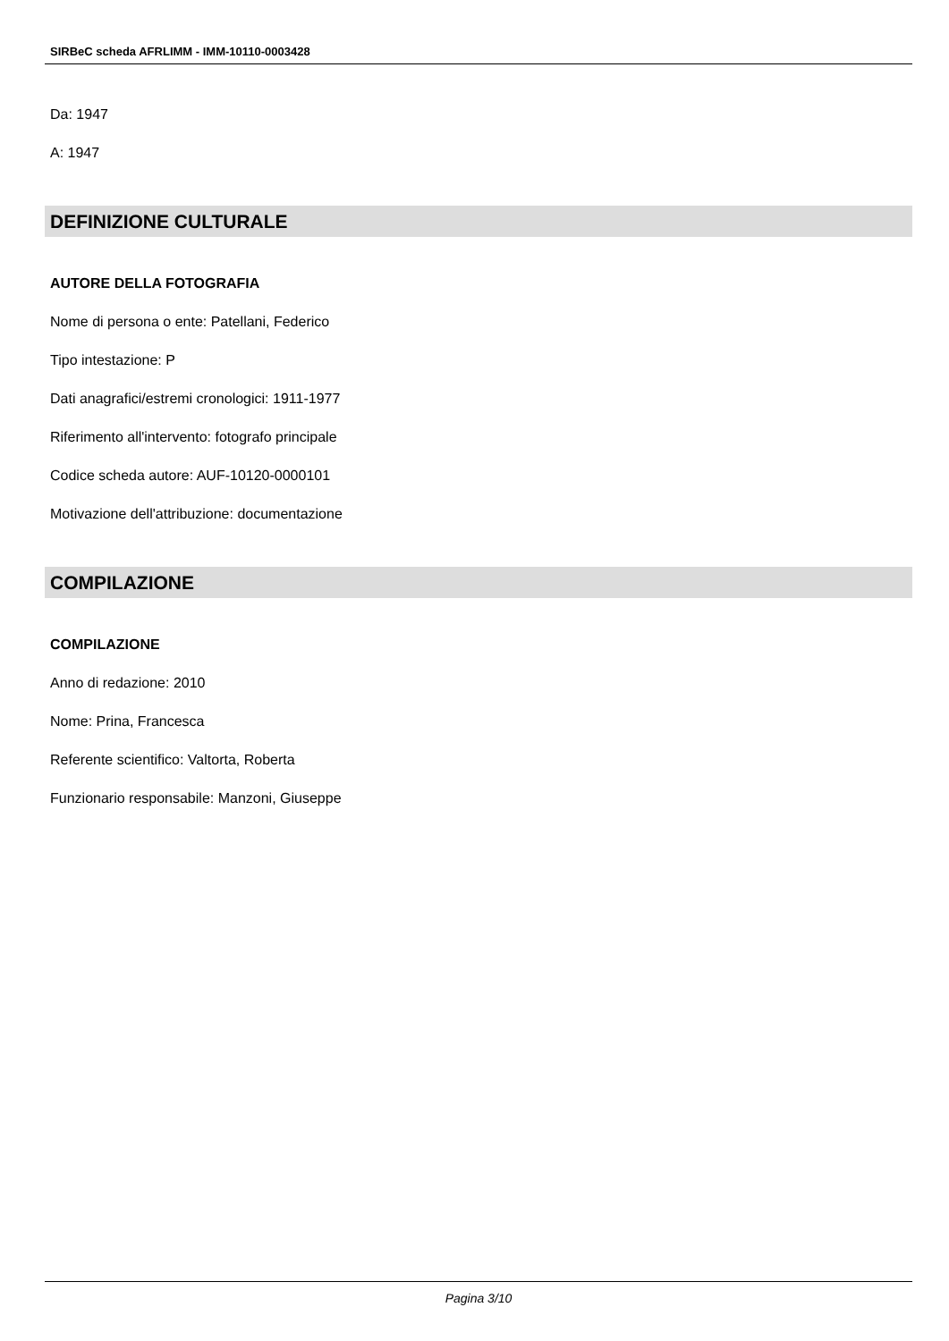SIRBeC scheda AFRLIMM - IMM-10110-0003428
Da: 1947
A: 1947
DEFINIZIONE CULTURALE
AUTORE DELLA FOTOGRAFIA
Nome di persona o ente: Patellani, Federico
Tipo intestazione: P
Dati anagrafici/estremi cronologici: 1911-1977
Riferimento all'intervento: fotografo principale
Codice scheda autore: AUF-10120-0000101
Motivazione dell'attribuzione: documentazione
COMPILAZIONE
COMPILAZIONE
Anno di redazione: 2010
Nome: Prina, Francesca
Referente scientifico: Valtorta, Roberta
Funzionario responsabile: Manzoni, Giuseppe
Pagina 3/10